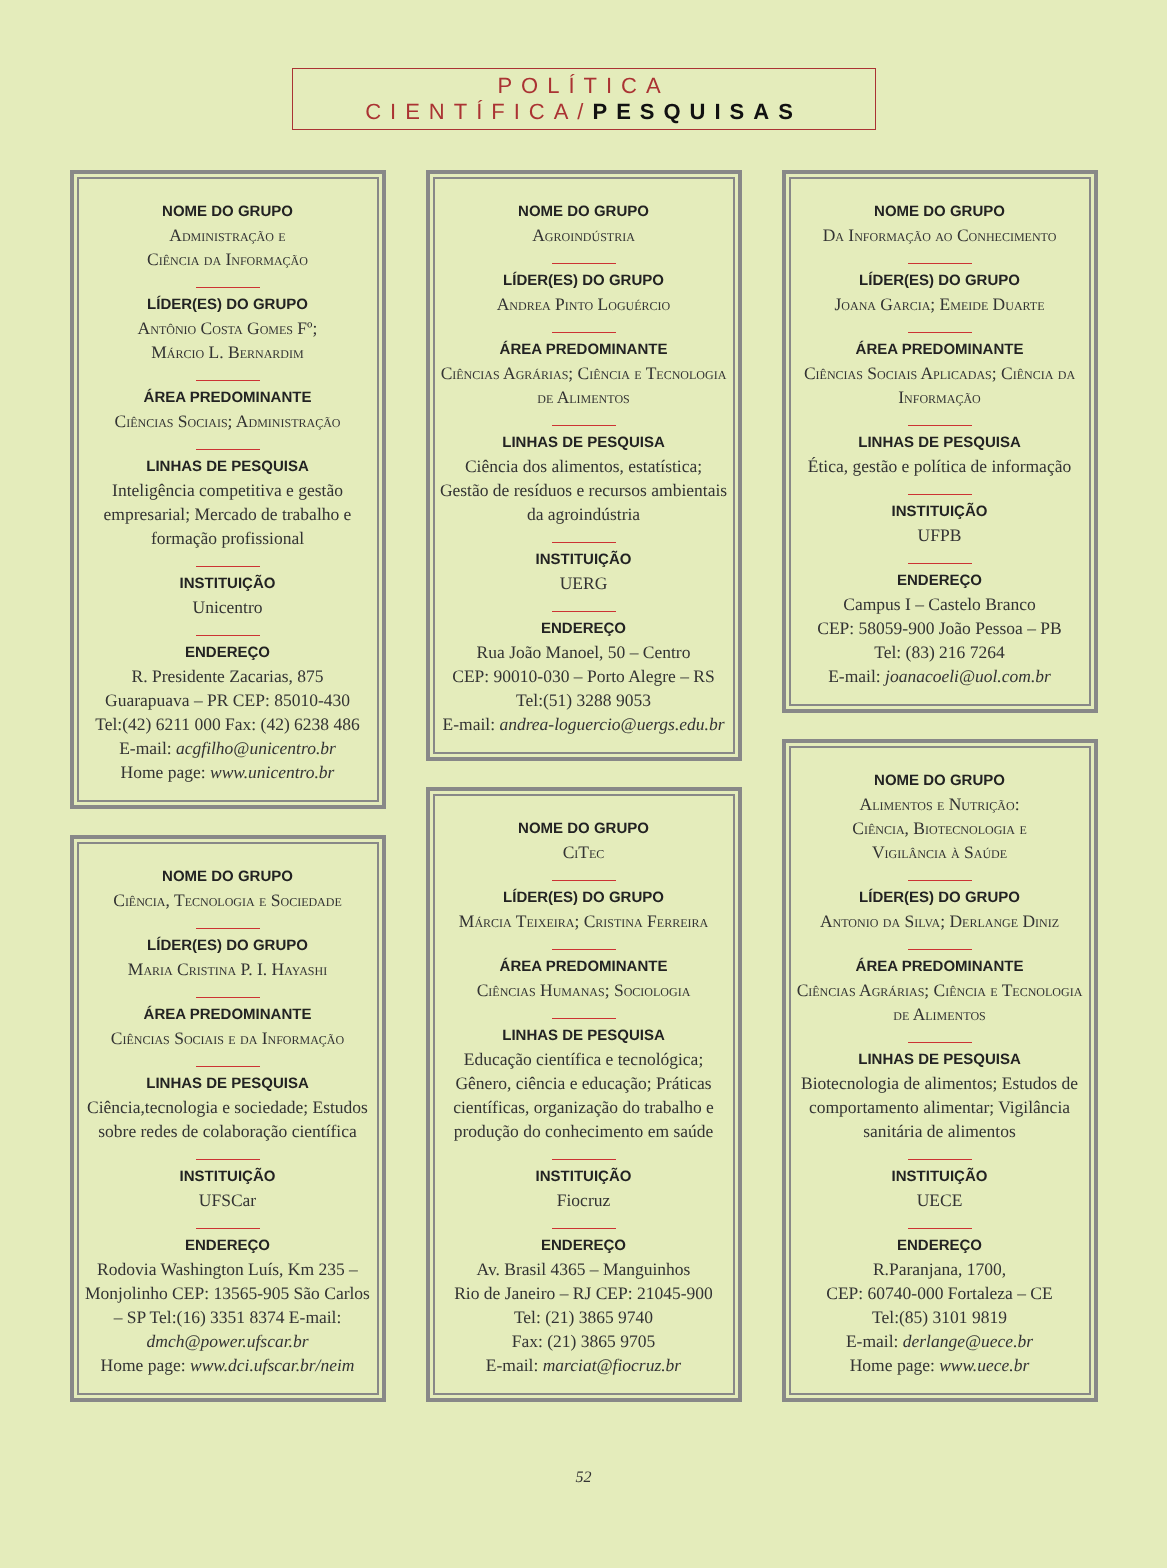POLÍTICA CIENTÍFICA/PESQUISAS
NOME DO GRUPO
Administração e
Ciência da Informação
LÍDER(ES) DO GRUPO
Antônio Costa Gomes Fº;
Márcio L. Bernardim
ÁREA PREDOMINANTE
Ciências Sociais; Administração
LINHAS DE PESQUISA
Inteligência competitiva e gestão empresarial; Mercado de trabalho e formação profissional
INSTITUIÇÃO
Unicentro
ENDEREÇO
R. Presidente Zacarias, 875
Guarapuava – PR CEP: 85010-430
Tel:(42) 6211 000 Fax: (42) 6238 486
E-mail: acgfilho@unicentro.br
Home page: www.unicentro.br
NOME DO GRUPO
Ciência, Tecnologia e Sociedade
LÍDER(ES) DO GRUPO
Maria Cristina P. I. Hayashi
ÁREA PREDOMINANTE
Ciências Sociais e da Informação
LINHAS DE PESQUISA
Ciência,tecnologia e sociedade; Estudos sobre redes de colaboração científica
INSTITUIÇÃO
UFSCar
ENDEREÇO
Rodovia Washington Luís, Km 235 – Monjolinho CEP: 13565-905 São Carlos – SP Tel:(16) 3351 8374 E-mail: dmch@power.ufscar.br
Home page: www.dci.ufscar.br/neim
NOME DO GRUPO
Agroindústria
LÍDER(ES) DO GRUPO
Andrea Pinto Loguércio
ÁREA PREDOMINANTE
Ciências Agrárias; Ciência e Tecnologia de Alimentos
LINHAS DE PESQUISA
Ciência dos alimentos, estatística; Gestão de resíduos e recursos ambientais da agroindústria
INSTITUIÇÃO
UERG
ENDEREÇO
Rua João Manoel, 50 – Centro
CEP: 90010-030 – Porto Alegre – RS
Tel:(51) 3288 9053
E-mail: andrea-loguercio@uergs.edu.br
NOME DO GRUPO
CiTec
LÍDER(ES) DO GRUPO
Márcia Teixeira; Cristina Ferreira
ÁREA PREDOMINANTE
Ciências Humanas; Sociologia
LINHAS DE PESQUISA
Educação científica e tecnológica; Gênero, ciência e educação; Práticas científicas, organização do trabalho e produção do conhecimento em saúde
INSTITUIÇÃO
Fiocruz
ENDEREÇO
Av. Brasil 4365 – Manguinhos
Rio de Janeiro – RJ CEP: 21045-900
Tel: (21) 3865 9740
Fax: (21) 3865 9705
E-mail: marciat@fiocruz.br
NOME DO GRUPO
Da Informação ao Conhecimento
LÍDER(ES) DO GRUPO
Joana Garcia; Emeide Duarte
ÁREA PREDOMINANTE
Ciências Sociais Aplicadas; Ciência da Informação
LINHAS DE PESQUISA
Ética, gestão e política de informação
INSTITUIÇÃO
UFPB
ENDEREÇO
Campus I – Castelo Branco
CEP: 58059-900 João Pessoa – PB
Tel: (83) 216 7264
E-mail: joanacoeli@uol.com.br
NOME DO GRUPO
Alimentos e Nutrição:
Ciência, Biotecnologia e
Vigilância à Saúde
LÍDER(ES) DO GRUPO
Antonio da Silva; Derlange Diniz
ÁREA PREDOMINANTE
Ciências Agrárias; Ciência e Tecnologia de Alimentos
LINHAS DE PESQUISA
Biotecnologia de alimentos; Estudos de comportamento alimentar; Vigilância sanitária de alimentos
INSTITUIÇÃO
UECE
ENDEREÇO
R.Paranjana, 1700,
CEP: 60740-000 Fortaleza – CE
Tel:(85) 3101 9819
E-mail: derlange@uece.br
Home page: www.uece.br
52